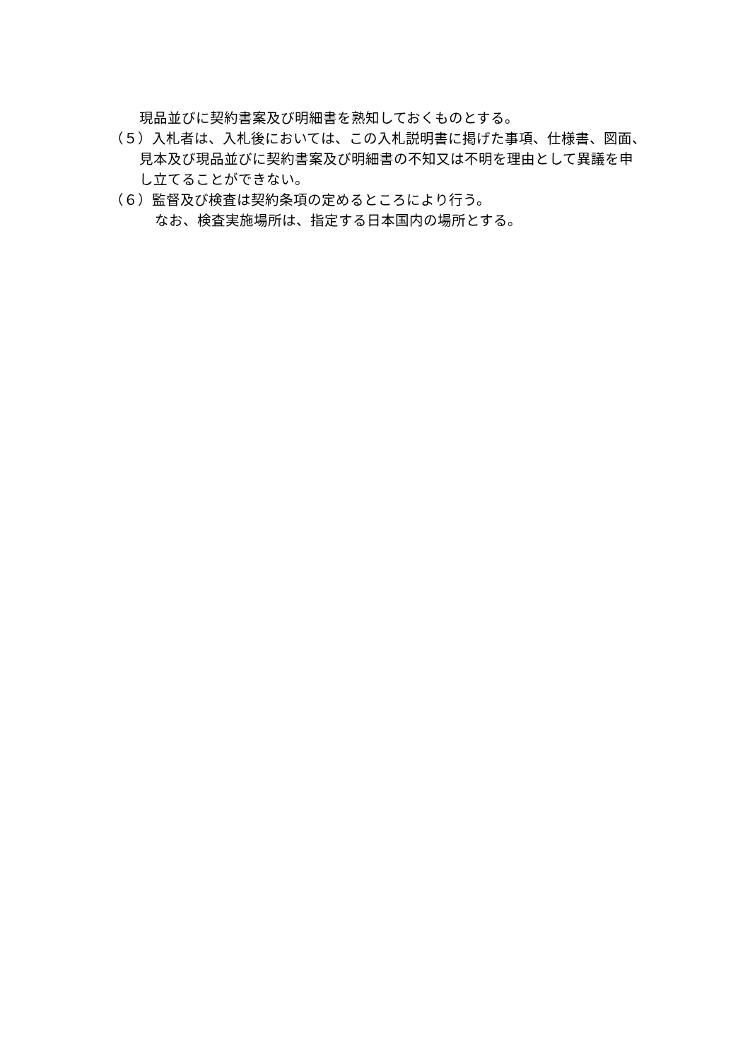現品並びに契約書案及び明細書を熟知しておくものとする。
（５）入札者は、入札後においては、この入札説明書に掲げた事項、仕様書、図面、見本及び現品並びに契約書案及び明細書の不知又は不明を理由として異議を申し立てることができない。
（６）監督及び検査は契約条項の定めるところにより行う。
なお、検査実施場所は、指定する日本国内の場所とする。